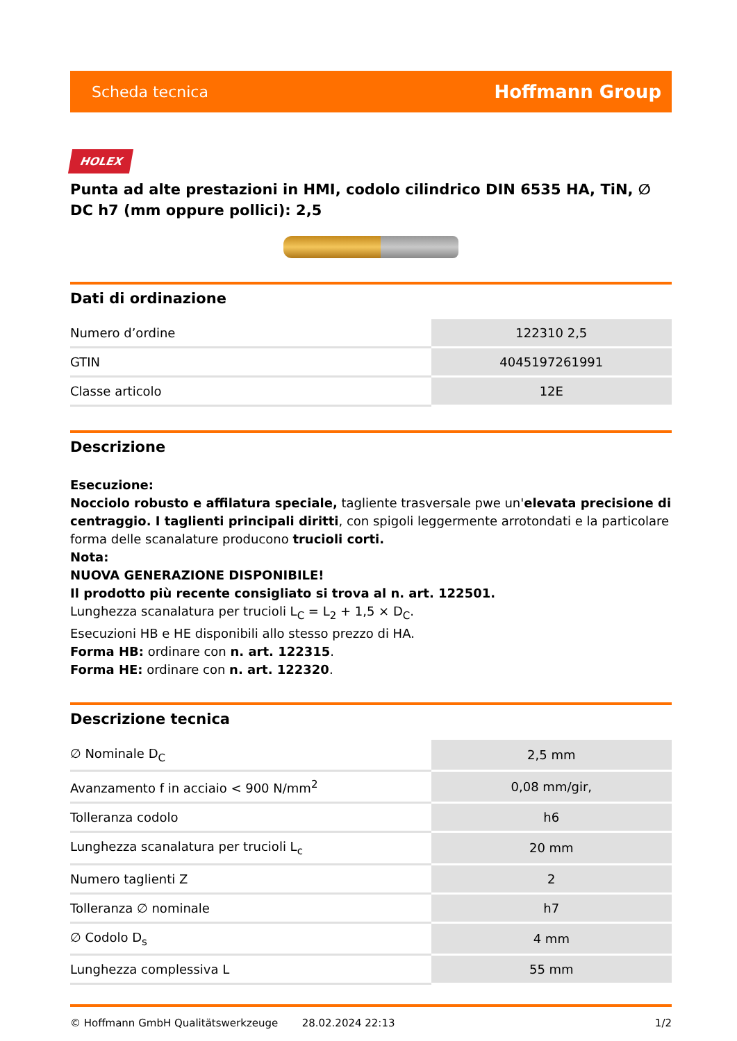Scheda tecnica Hoffmann Group
HOLEX
Punta ad alte prestazioni in HMI, codolo cilindrico DIN 6535 HA, TiN, ∅ DC h7 (mm oppure pollici): 2,5
Dati di ordinazione
| Numero d’ordine | 122310 2,5 |
| GTIN | 4045197261991 |
| Classe articolo | 12E |
Descrizione
Esecuzione:
Nocciolo robusto e affilatura speciale, tagliente trasversale pwe un'elevata precisione di centraggio. I taglienti principali diritti, con spigoli leggermente arrotondati e la particolare forma delle scanalature producono trucioli corti.
Nota:
NUOVA GENERAZIONE DISPONIBILE!
Il prodotto più recente consigliato si trova al n. art. 122501.
Lunghezza scanalatura per trucioli L<sub>C</sub> = L<sub>2</sub> + 1,5 × D<sub>C</sub>.
Esecuzioni HB e HE disponibili allo stesso prezzo di HA.
Forma HB: ordinare con n. art. 122315.
Forma HE: ordinare con n. art. 122320.
Descrizione tecnica
| ∅ Nominale D<sub>C</sub> | 2,5 mm |
| Avanzamento f in acciaio < 900 N/mm<sup>2</sup> | 0,08 mm/gir, |
| Tolleranza codolo | h6 |
| Lunghezza scanalatura per trucioli L<sub>c</sub> | 20 mm |
| Numero taglienti Z | 2 |
| Tolleranza ∅ nominale | h7 |
| ∅ Codolo D<sub>s</sub> | 4 mm |
| Lunghezza complessiva L | 55 mm |
© Hoffmann GmbH Qualitätswerkzeuge 28.02.2024 22:13 1/2